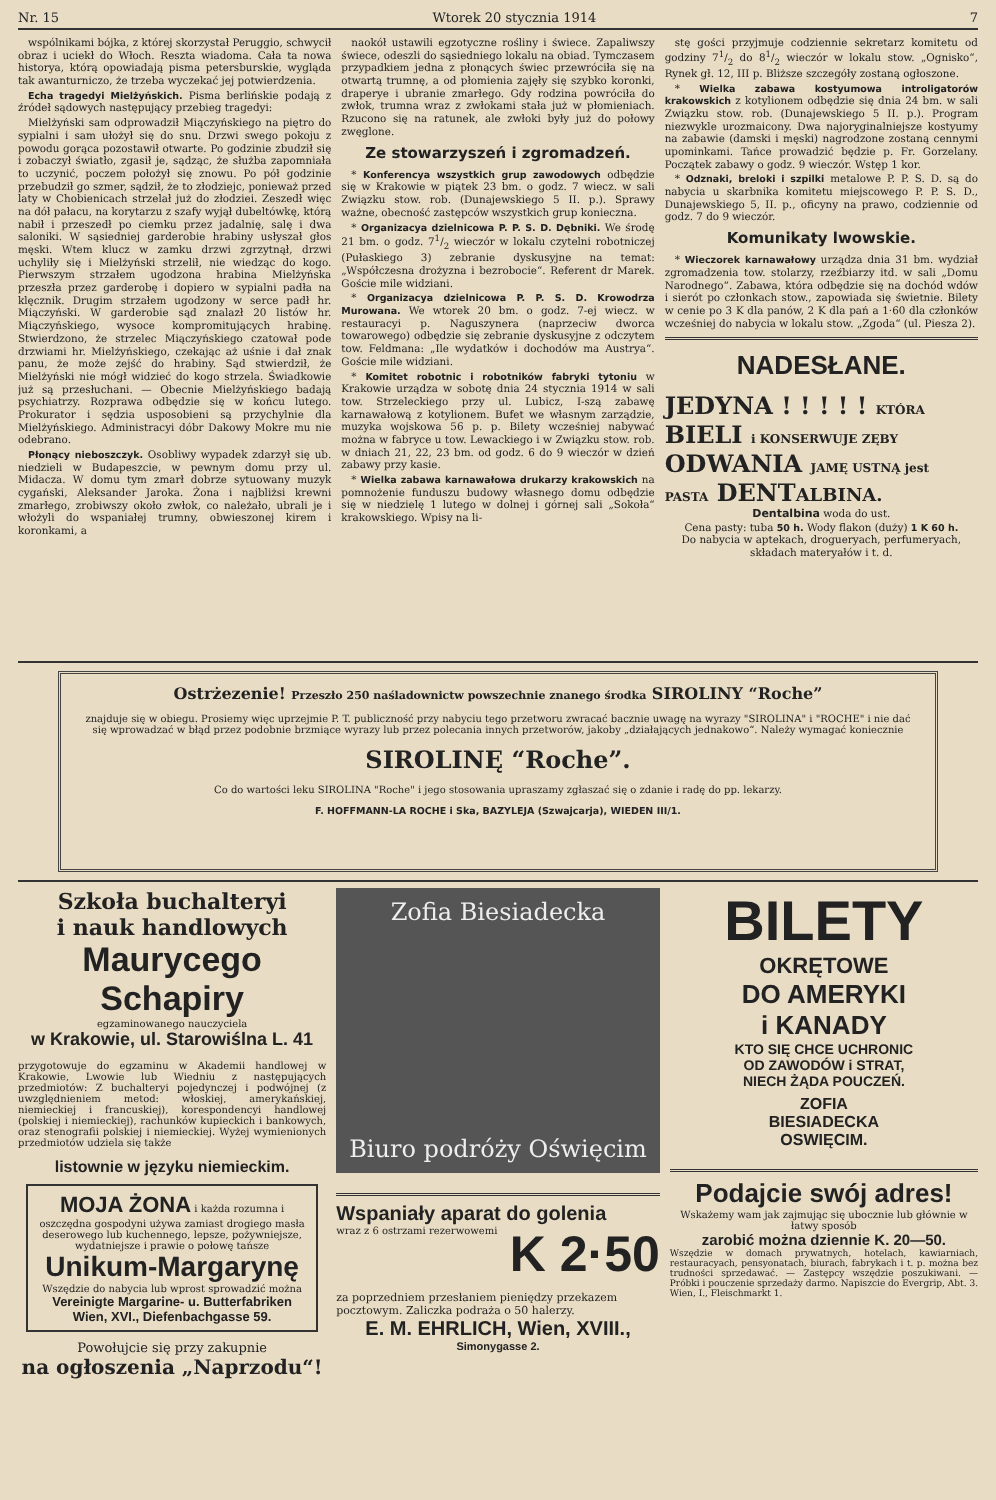Nr. 15 Wtorek 20 stycznia 1914 7
wspólnikami bójka, z której skorzystał Peruggio, schwycił obraz i uciekł do Włoch. Reszta wiadoma. Cała ta nowa historya, którą opowiadają pisma petersburskie, wygląda tak awanturniczo, że trzeba wyczekać jej potwierdzenia.
Echa tragedyi Mielżyńskich. Pisma berlińskie podają z źródeł sądowych następujący przebieg tragedyi:
Mielżyński sam odprowadził Miączyńskiego na piętro do sypialni i sam ułożył się do snu. Drzwi swego pokoju z powodu gorąca pozostawił otwarte. Po godzinie zbudził się i zobaczył światło, zgasił je, sądząc, że służba zapomniała to uczynić, poczem położył się znowu. Po pół godzinie przebudził go szmer, sądził, że to złodziejc, ponieważ przed laty w Chobienicach strzelał już do złodziei. Zeszedł więc na dół pałacu, na korytarzu z szafy wyjął dubeltówkę, którą nabił i przeszedł po ciemku przez jadalnię, salę i dwa saloniki. W sąsiedniej garderobie hrabiny usłyszał głos męski. Wtem klucz w zamku drzwi zgrzytnął, drzwi uchyliły się i Mielżyński strzelił, nie wiedząc do kogo. Pierwszym strzałem ugodzona hrabina Mielżyńska przeszła przez garderobę i dopiero w sypialni padła na klęcznik. Drugim strzałem ugodzony w serce padł hr. Miączyński. W garderobie sąd znalazł 20 listów hr. Miączyńskiego, wysoce kompromitujących hrabinę. Stwierdzono, że strzelec Miączyńskiego czatował pode drzwiami hr. Mielżyńskiego, czekając aż uśnie i dał znak panu, że może zejść do hrabiny. Sąd stwierdził, że Mielżyński nie mógł widzieć do kogo strzela. Świadkowie już są przesłuchani. — Obecnie Mielżyńskiego badają psychiatrzy. Rozprawa odbędzie się w końcu lutego. Prokurator i sędzia usposobieni są przychylnie dla Mielżyńskiego. Administracyi dóbr Dakowy Mokre mu nie odebrano.
Płonący nieboszczyk. Osobliwy wypadek zdarzył się ub. niedzieli w Budapeszcie, w pewnym domu przy ul. Midacza. W domu tym zmarł dobrze sytuowany muzyk cygański, Aleksander Jaroka. Żona i najbliżsi krewni zmarłego, zrobiwszy około zwłok, co należało, ubrali je i włożyli do wspaniałej trumny, obwieszonej kirem i koronkami, a
naokół ustawili egzotyczne rośliny i świece. Zapaliwszy świece, odeszli do sąsiedniego lokalu na obiad. Tymczasem przypadkiem jedna z płonących świec przewróciła się na otwartą trumnę, a od płomienia zajęły się szybko koronki, draperye i ubranie zmarłego. Gdy rodzina powróciła do zwłok, trumna wraz z zwłokami stała już w płomieniach. Rzucono się na ratunek, ale zwłoki były już do połowy zwęglone.
Ze stowarzyszeń i zgromadzeń.
* Konferencya wszystkich grup zawodowych odbędzie się w Krakowie w piątek 23 bm. o godz. 7 wiecz. w sali Związku stow. rob. (Dunajewskiego 5 II. p.). Sprawy ważne, obecność zastępców wszystkich grup konieczna.
* Organizacya dzielnicowa P. P. S. D. Dębniki. We środę 21 bm. o godz. 71/2 wieczór w lokalu czytelni robotniczej (Pułaskiego 3) zebranie dyskusyjne na temat: „Współczesna drożyzna i bezrobocie“. Referent dr Marek. Goście mile widziani.
* Organizacya dzielnicowa P. P. S. D. Krowodrza Murowana. We wtorek 20 bm. o godz. 7-ej wiecz. w restauracyi p. Naguszynera (naprzeciw dworca towarowego) odbędzie się zebranie dyskusyjne z odczytem tow. Feldmana: „Ile wydatków i dochodów ma Austrya“. Goście mile widziani.
* Komitet robotnic i robotników fabryki tytoniu w Krakowie urządza w sobotę dnia 24 stycznia 1914 w sali tow. Strzeleckiego przy ul. Lubicz, I-szą zabawę karnawałową z kotylionem. Bufet we własnym zarządzie, muzyka wojskowa 56 p. p. Bilety wcześniej nabywać można w fabryce u tow. Lewackiego i w Związku stow. rob. w dniach 21, 22, 23 bm. od godz. 6 do 9 wieczór w dzień zabawy przy kasie.
* Wielka zabawa karnawałowa drukarzy krakowskich na pomnożenie funduszu budowy własnego domu odbędzie się w niedzielę 1 lutego w dolnej i górnej sali „Sokoła“ krakowskiego. Wpisy na li-
stę gości przyjmuje codziennie sekretarz komitetu od godziny 71/2 do 81/2 wieczór w lokalu stow. „Ognisko“, Rynek gł. 12, III p. Bliższe szczegóły zostaną ogłoszone.
* Wielka zabawa kostyumowa introligatorów krakowskich z kotylionem odbędzie się dnia 24 bm. w sali Związku stow. rob. (Dunajewskiego 5 II. p.). Program niezwykle urozmaicony. Dwa najoryginalniejsze kostyumy na zabawie (damski i męski) nagrodzone zostaną cennymi upominkami. Tańce prowadzić będzie p. Fr. Gorzelany. Początek zabawy o godz. 9 wieczór. Wstęp 1 kor.
* Odznaki, breloki i szpilki metalowe P. P. S. D. są do nabycia u skarbnika komitetu miejscowego P. P. S. D., Dunajewskiego 5, II. p., oficyny na prawo, codziennie od godz. 7 do 9 wieczór.
Komunikaty lwowskie.
* Wieczorek karnawałowy urządza dnia 31 bm. wydział zgromadzenia tow. stolarzy, rzeźbiarzy itd. w sali „Domu Narodnego“. Zabawa, która odbędzie się na dochód wdów i sierót po członkach stow., zapowiada się świetnie. Bilety w cenie po 3 K dla panów, 2 K dla pań a 1·60 dla członków wcześniej do nabycia w lokalu stow. „Zgoda“ (ul. Piesza 2).
NADESŁANE.
JEDYNA ! ! ! ! ! KTÓRA
BIELI i KONSERWUJE ZĘBY
ODWANIA JAMĘ USTNĄ jest
PASTA DENTALBINA.
Dentalbina woda do ust.
Cena pasty: tuba 50 h. Wody flakon (duży) 1 K 60 h.
Do nabycia w aptekach, drogueryach, perfumeryach, składach materyałów i t. d.
Ostrżezenie! Przeszło 250 naśladownictw powszechnie znanego środka SIROLINY “Roche”
znajduje się w obiegu. Prosiemy więc uprzejmie P. T. publiczność przy nabyciu tego przetworu zwracać bacznie uwagę na wyrazy "SIROLINA" i "ROCHE" i nie dać się wprowadzać w błąd przez podobnie brzmiące wyrazy lub przez polecania innych przetworów, jakoby „działających jednakowo“. Należy wymagać koniecznie
SIROLINĘ “Roche”.
Co do wartości leku SIROLINA "Roche" i jego stosowania upraszamy zgłaszać się o zdanie i radę do pp. lekarzy.
F. HOFFMANN-LA ROCHE i Ska, BAZYLEJA (Szwajcarja), WIEDEN III/1.
Szkoła buchalteryi
i nauk handlowych
Maurycego Schapiry
egzaminowanego nauczyciela
w Krakowie, ul. Starowiślna L. 41
przygotowuje do egzaminu w Akademii handlowej w Krakowie, Lwowie lub Wiedniu z następujących przedmiotów: Z buchalteryi pojedynczej i podwójnej (z uwzględnieniem metod: włoskiej, amerykańskiej, niemieckiej i francuskiej), korespondencyi handlowej (polskiej i niemieckiej), rachunków kupieckich i bankowych, oraz stenografii polskiej i niemieckiej. Wyżej wymienionych przedmiotów udziela się także
listownie w języku niemieckim.
MOJA ŻONA i każda rozumna i oszczędna gospodyni używa zamiast drogiego masła deserowego lub kuchennego, lepsze, pożywniejsze, wydatniejsze i prawie o połowę tańsze
Unikum-Margarynę
Wszędzie do nabycia lub wprost sprowadzić można
Vereinigte Margarine- u. Butterfabriken
Wien, XVI., Diefenbachgasse 59.
Powołujcie się przy zakupnie
na ogłoszenia „Naprzodu“!
Zofia Biesiadecka
Biuro podróży Oświęcim
Wspaniały aparat do golenia K 2·50
wraz z 6 ostrzami rezerwowemi
za poprzedniem przesłaniem pieniędzy przekazem pocztowym. Zaliczka podraża o 50 halerzy.
E. M. EHRLICH, Wien, XVIII.,
Simonygasse 2.
BILETY
OKRĘTOWE
DO AMERYKI
i KANADY
KTO SIĘ CHCE UCHRONIC
OD ZAWODÓW i STRAT,
NIECH ŻĄDA POUCZEŃ.
ZOFIA
BIESIADECKA
OSWIĘCIM.
Podajcie swój adres!
Wskażemy wam jak zajmując się ubocznie lub głównie w łatwy sposób
zarobić można dziennie K. 20—50.
Wszędzie w domach prywatnych, hotelach, kawiarniach, restauracyach, pensyonatach, biurach, fabrykach i t. p. można bez trudności sprzedawać. — Zastępcy wszędzie poszukiwani. — Próbki i pouczenie sprzedaży darmo. Napiszcie do Evergrip, Abt. 3. Wien, I., Fleischmarkt 1.